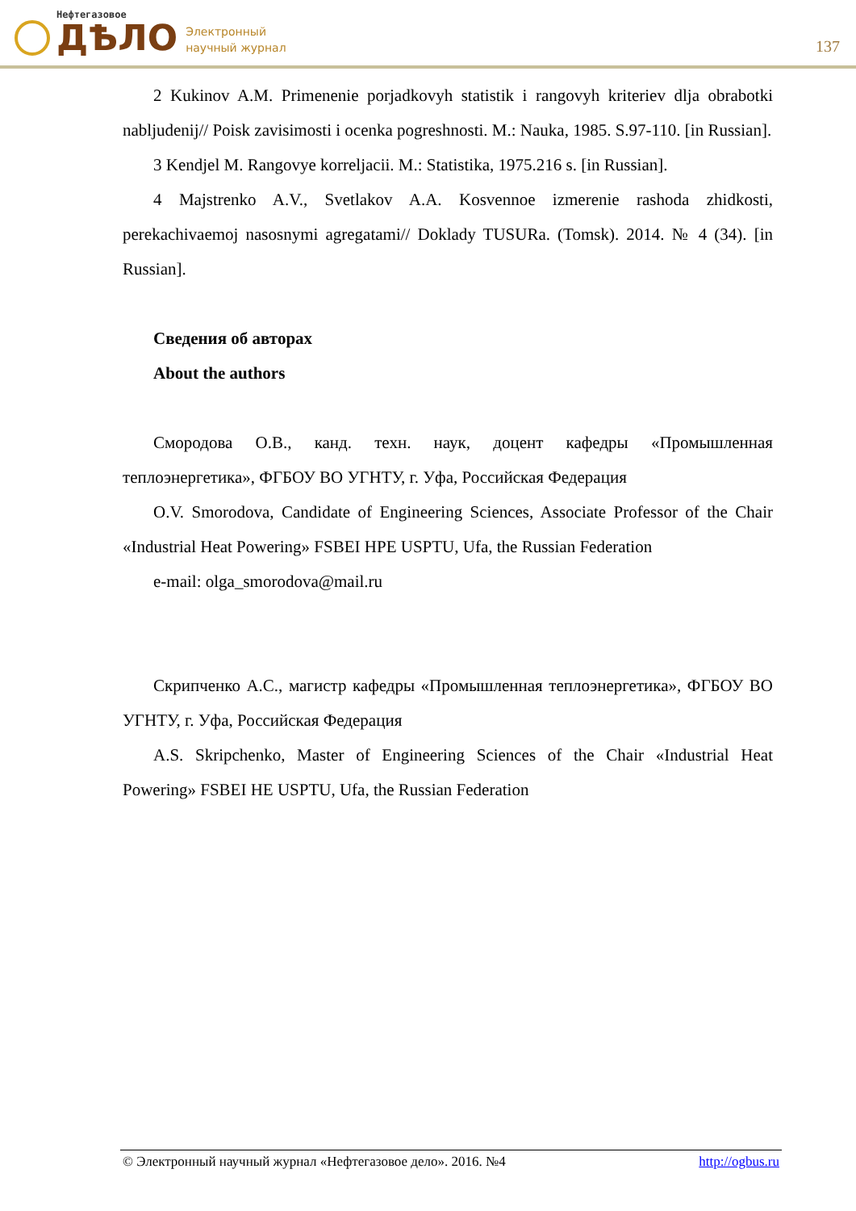Нефтегазовое
ДѢЛО
Электронный
научный журнал
137
2 Kukinov A.M. Primenenie porjadkovyh statistik i rangovyh kriteriev dlja obrabotki nabljudenij// Poisk zavisimosti i ocenka pogreshnosti. M.: Nauka, 1985. S.97-110. [in Russian].
3 Kendjel M. Rangovye korreljacii. M.: Statistika, 1975.216 s. [in Russian].
4 Majstrenko A.V., Svetlakov A.A. Kosvennoe izmerenie rashoda zhidkosti, perekachivaemoj nasosnymi agregatami// Doklady TUSURa. (Tomsk). 2014. № 4 (34). [in Russian].
Сведения об авторах
About the authors
Смородова О.В., канд. техн. наук, доцент кафедры «Промышленная теплоэнергетика», ФГБОУ ВО УГНТУ, г. Уфа, Российская Федерация
O.V. Smorodova, Candidate of Engineering Sciences, Associate Professor of the Chair «Industrial Heat Powering» FSBEI HPE USPTU, Ufa, the Russian Federation
e-mail: olga_smorodova@mail.ru
Скрипченко А.С., магистр кафедры «Промышленная теплоэнергетика», ФГБОУ ВО УГНТУ, г. Уфа, Российская Федерация
A.S. Skripchenko, Master of Engineering Sciences of the Chair «Industrial Heat Powering» FSBEI HE USPTU, Ufa, the Russian Federation
© Электронный научный журнал «Нефтегазовое дело». 2016. №4 http://ogbus.ru